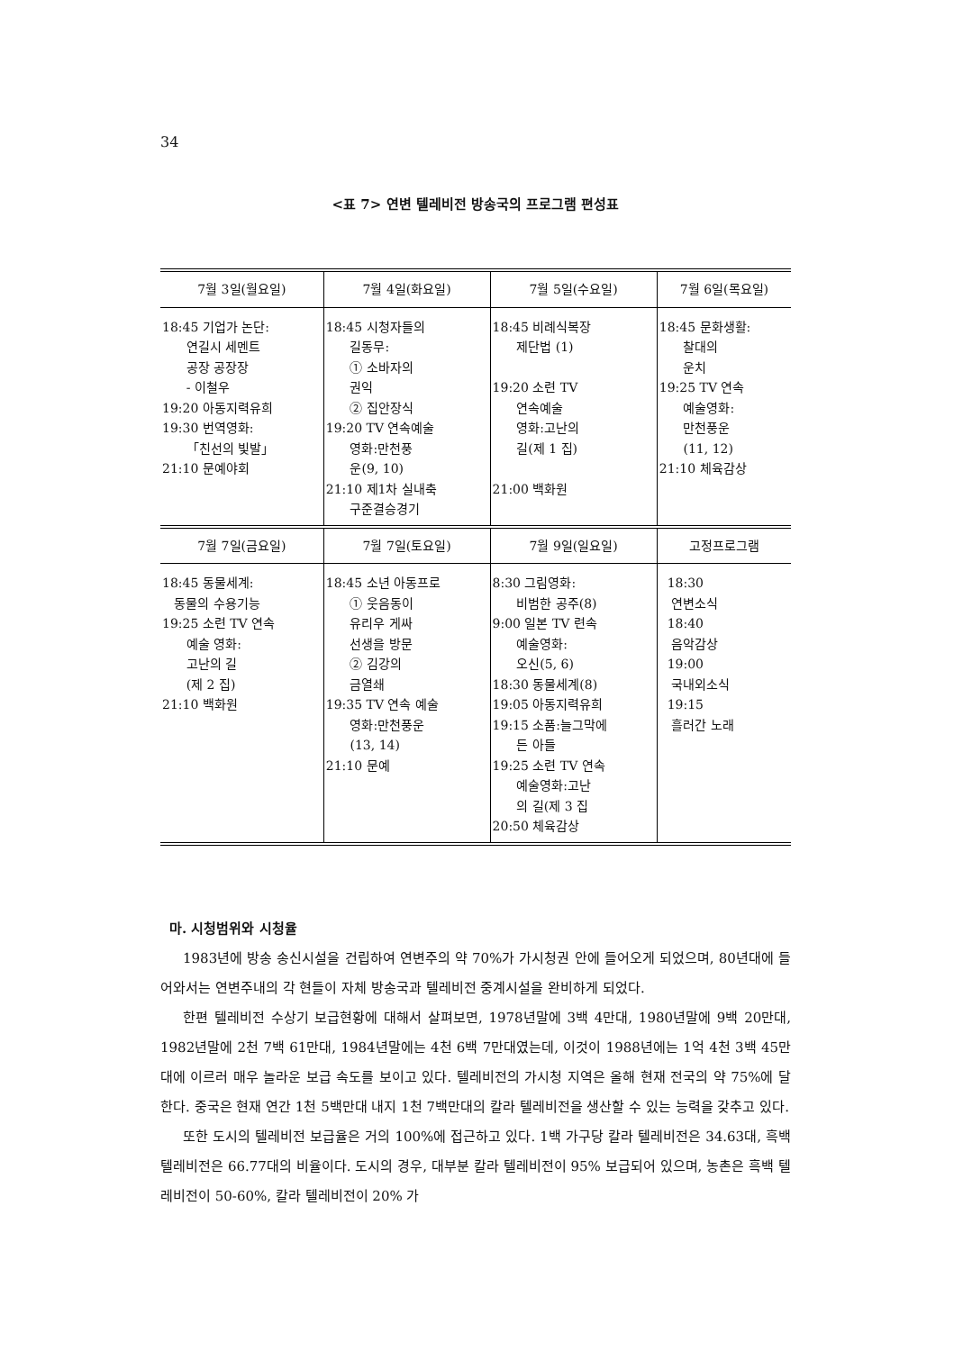34
<표 7> 연변 텔레비전 방송국의 프로그램 편성표
| 7월 3일(월요일) | 7월 4일(화요일) | 7월 5일(수요일) | 7월 6일(목요일) |
| --- | --- | --- | --- |
| 18:45 기업가 논단: 연길시 세멘트 공장 공장장 - 이철우 19:20 아동지력유희 19:30 번역영화: 「친선의 빛발」 21:10 문예야회 | 18:45 시청자들의 길동무: ① 소바자의 권익 ② 집안장식 19:20 TV 연속예술 영화:만천풍 운(9, 10) 21:10 제1차 실내축 구준결승경기 | 18:45 비례식복장 제단법 (1) 19:20 소련 TV 연속예술 영화:고난의 길(제 1 집) 21:00 백화원 | 18:45 문화생활: 찰대의 운치 19:25 TV 연속 예술영화: 만천풍운 (11, 12) 21:10 체육감상 |
| 7월 7일(금요일) | 7월 7일(토요일) | 7월 9일(일요일) | 고정프로그램 |
| 18:45 동물세계: 동물의 수용기능 19:25 소련 TV 연속 예술 영화: 고난의 길 (제 2 집) 21:10 백화원 | 18:45 소년 아동프로 ① 웃음동이 유리우 게싸 선생을 방문 ② 김강의 금열쇄 19:35 TV 연속 예술 영화:만천풍운 (13, 14) 21:10 문예 | 8:30 그림영화: 비범한 공주(8) 9:00 일본 TV 련속 예술영화: 오신(5, 6) 18:30 동물세계(8) 19:05 아동지력유희 19:15 소품:늘그막에 든 아들 19:25 소련 TV 연속 예술영화:고난 의 길(제 3 집 20:50 체육감상 | 18:30 연변소식 18:40 음악감상 19:00 국내외소식 19:15 흘러간 노래 |
마. 시청범위와 시청율
1983년에 방송 송신시설을 건립하여 연변주의 약 70%가 가시청권 안에 들어오게 되었으며, 80년대에 들어와서는 연변주내의 각 현들이 자체 방송국과 텔레비전 중계시설을 완비하게 되었다.
한편 텔레비전 수상기 보급현황에 대해서 살펴보면, 1978년말에 3백 4만대, 1980년말에 9백 20만대, 1982년말에 2천 7백 61만대, 1984년말에는 4천 6백 7만대였는데, 이것이 1988년에는 1억 4천 3백 45만대에 이르러 매우 놀라운 보급 속도를 보이고 있다. 텔레비전의 가시청 지역은 올해 현재 전국의 약 75%에 달한다. 중국은 현재 연간 1천 5백만대 내지 1천 7백만대의 칼라 텔레비전을 생산할 수 있는 능력을 갖추고 있다.
또한 도시의 텔레비전 보급율은 거의 100%에 접근하고 있다. 1백 가구당 칼라 텔레비전은 34.63대, 흑백 텔레비전은 66.77대의 비율이다. 도시의 경우, 대부분 칼라 텔레비전이 95% 보급되어 있으며, 농촌은 흑백 텔레비전이 50-60%, 칼라 텔레비전이 20% 가